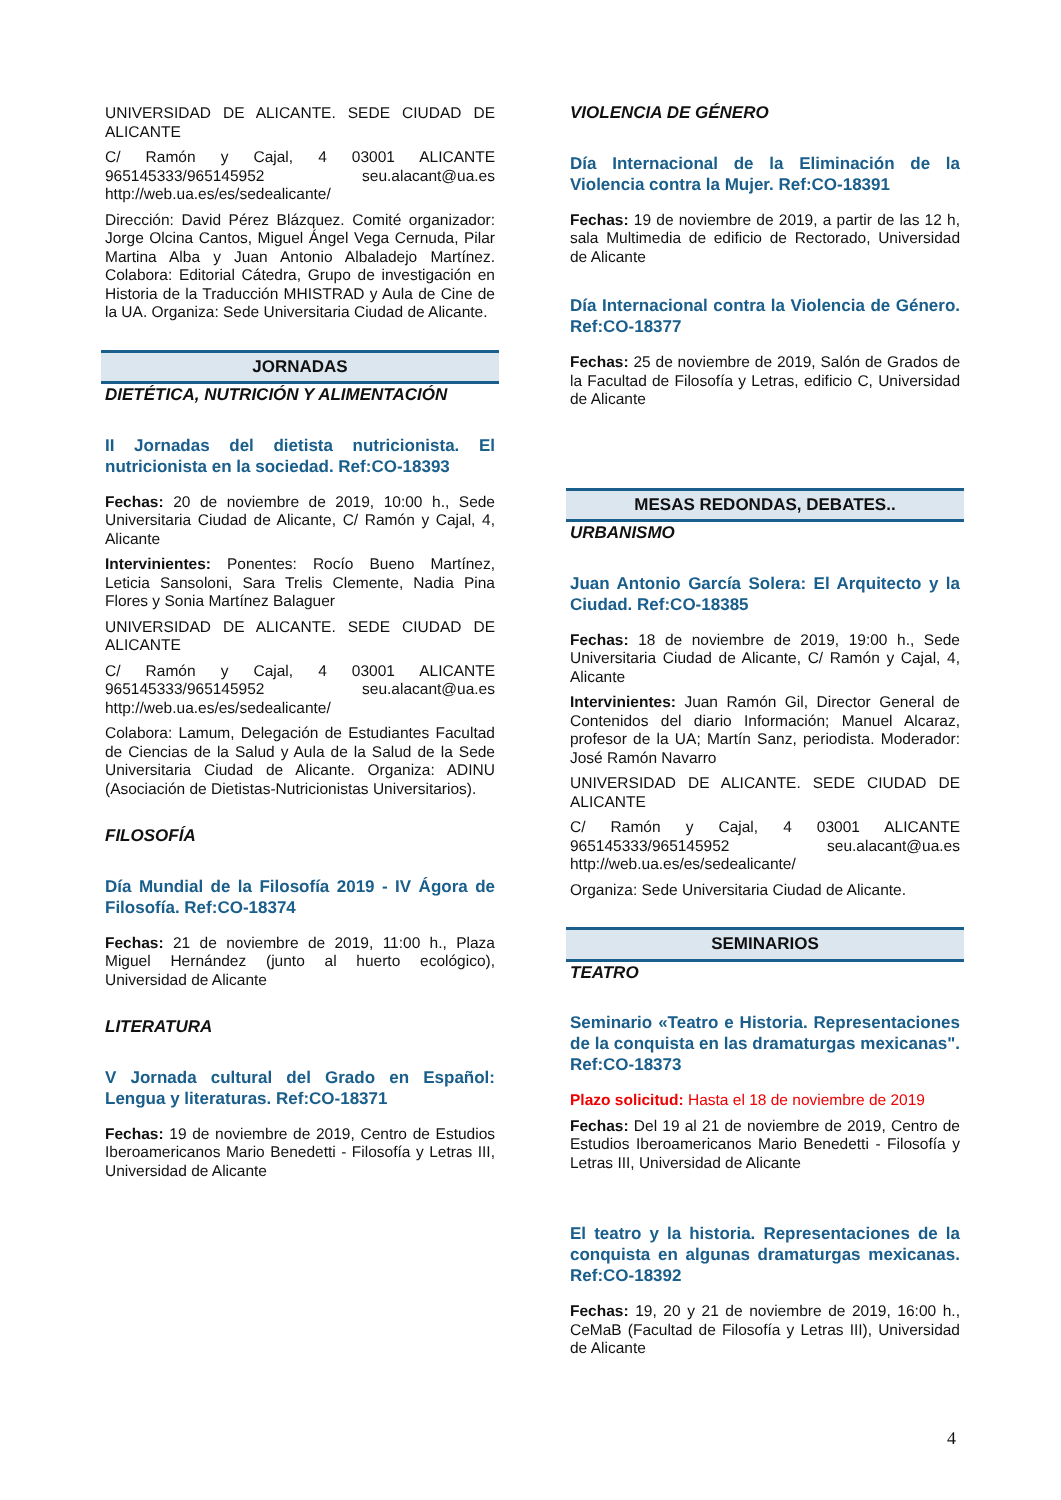UNIVERSIDAD DE ALICANTE. SEDE CIUDAD DE ALICANTE
C/ Ramón y Cajal, 4 03001 ALICANTE 965145333/965145952 seu.alacant@ua.es http://web.ua.es/es/sedealicante/
Dirección: David Pérez Blázquez. Comité organizador: Jorge Olcina Cantos, Miguel Ángel Vega Cernuda, Pilar Martina Alba y Juan Antonio Albaladejo Martínez. Colabora: Editorial Cátedra, Grupo de investigación en Historia de la Traducción MHISTRAD y Aula de Cine de la UA. Organiza: Sede Universitaria Ciudad de Alicante.
JORNADAS
DIETÉTICA, NUTRICIÓN Y ALIMENTACIÓN
II Jornadas del dietista nutricionista. El nutricionista en la sociedad. Ref:CO-18393
Fechas: 20 de noviembre de 2019, 10:00 h., Sede Universitaria Ciudad de Alicante, C/ Ramón y Cajal, 4, Alicante
Intervinientes: Ponentes: Rocío Bueno Martínez, Leticia Sansoloni, Sara Trelis Clemente, Nadia Pina Flores y Sonia Martínez Balaguer
UNIVERSIDAD DE ALICANTE. SEDE CIUDAD DE ALICANTE
C/ Ramón y Cajal, 4 03001 ALICANTE 965145333/965145952 seu.alacant@ua.es http://web.ua.es/es/sedealicante/
Colabora: Lamum, Delegación de Estudiantes Facultad de Ciencias de la Salud y Aula de la Salud de la Sede Universitaria Ciudad de Alicante. Organiza: ADINU (Asociación de Dietistas-Nutricionistas Universitarios).
FILOSOFÍA
Día Mundial de la Filosofía 2019 - IV Ágora de Filosofía. Ref:CO-18374
Fechas: 21 de noviembre de 2019, 11:00 h., Plaza Miguel Hernández (junto al huerto ecológico), Universidad de Alicante
LITERATURA
V Jornada cultural del Grado en Español: Lengua y literaturas. Ref:CO-18371
Fechas: 19 de noviembre de 2019, Centro de Estudios Iberoamericanos Mario Benedetti - Filosofía y Letras III, Universidad de Alicante
VIOLENCIA DE GÉNERO
Día Internacional de la Eliminación de la Violencia contra la Mujer. Ref:CO-18391
Fechas: 19 de noviembre de 2019, a partir de las 12 h, sala Multimedia de edificio de Rectorado, Universidad de Alicante
Día Internacional contra la Violencia de Género. Ref:CO-18377
Fechas: 25 de noviembre de 2019, Salón de Grados de la Facultad de Filosofía y Letras, edificio C, Universidad de Alicante
MESAS REDONDAS, DEBATES..
URBANISMO
Juan Antonio García Solera: El Arquitecto y la Ciudad. Ref:CO-18385
Fechas: 18 de noviembre de 2019, 19:00 h., Sede Universitaria Ciudad de Alicante, C/ Ramón y Cajal, 4, Alicante
Intervinientes: Juan Ramón Gil, Director General de Contenidos del diario Información; Manuel Alcaraz, profesor de la UA; Martín Sanz, periodista. Moderador: José Ramón Navarro
UNIVERSIDAD DE ALICANTE. SEDE CIUDAD DE ALICANTE
C/ Ramón y Cajal, 4 03001 ALICANTE 965145333/965145952 seu.alacant@ua.es http://web.ua.es/es/sedealicante/
Organiza: Sede Universitaria Ciudad de Alicante.
SEMINARIOS
TEATRO
Seminario «Teatro e Historia. Representaciones de la conquista en las dramaturgas mexicanas". Ref:CO-18373
Plazo solicitud: Hasta el 18 de noviembre de 2019
Fechas: Del 19 al 21 de noviembre de 2019, Centro de Estudios Iberoamericanos Mario Benedetti - Filosofía y Letras III, Universidad de Alicante
El teatro y la historia. Representaciones de la conquista en algunas dramaturgas mexicanas. Ref:CO-18392
Fechas: 19, 20 y 21 de noviembre de 2019, 16:00 h., CeMaB (Facultad de Filosofía y Letras III), Universidad de Alicante
4